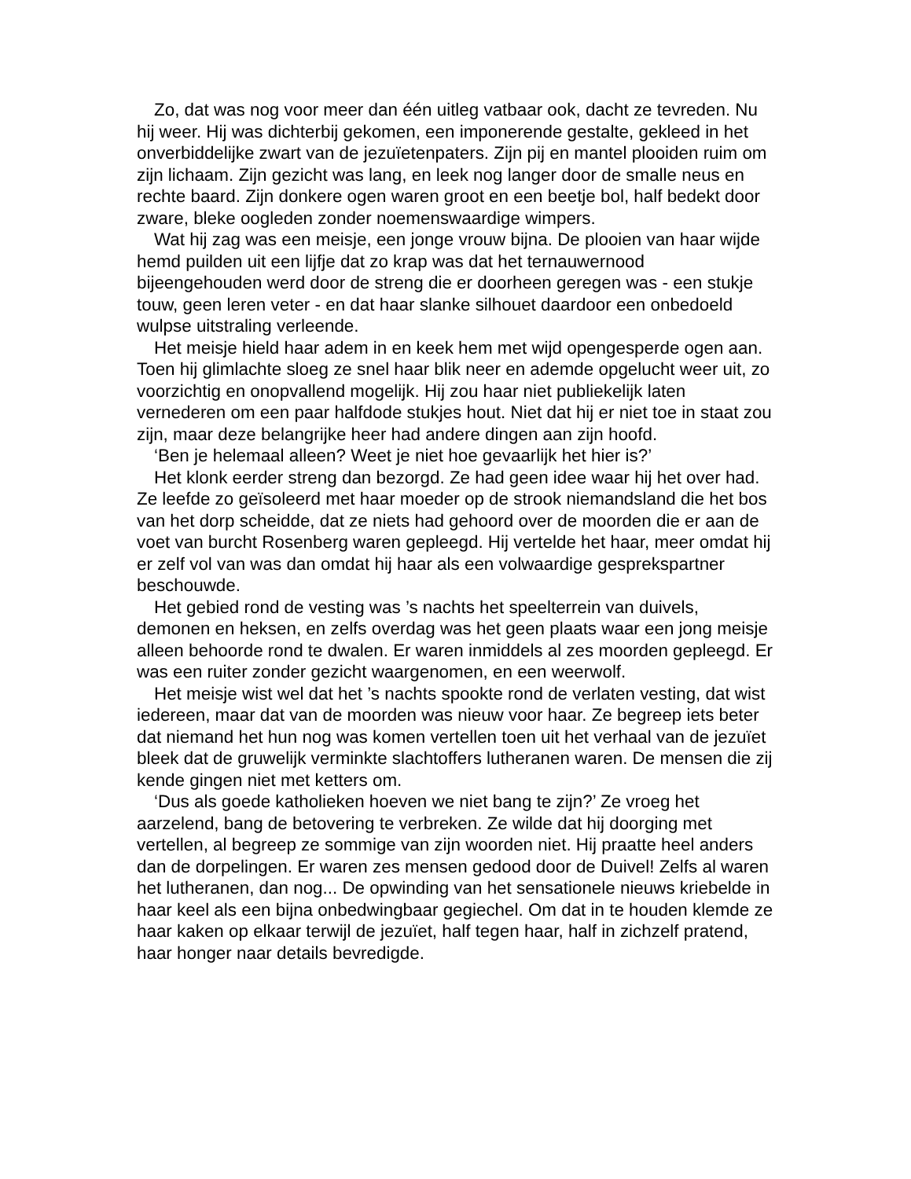Zo, dat was nog voor meer dan één uitleg vatbaar ook, dacht ze tevreden. Nu hij weer. Hij was dichterbij gekomen, een imponerende gestalte, gekleed in het onverbiddelijke zwart van de jezuïetenpaters. Zijn pij en mantel plooiden ruim om zijn lichaam. Zijn gezicht was lang, en leek nog langer door de smalle neus en rechte baard. Zijn donkere ogen waren groot en een beetje bol, half bedekt door zware, bleke oogleden zonder noemenswaardige wimpers.
Wat hij zag was een meisje, een jonge vrouw bijna. De plooien van haar wijde hemd puilden uit een lijfje dat zo krap was dat het ternauwernood bijeengehouden werd door de streng die er doorheen geregen was - een stukje touw, geen leren veter - en dat haar slanke silhouet daardoor een onbedoeld wulpse uitstraling verleende.
Het meisje hield haar adem in en keek hem met wijd opengesperde ogen aan. Toen hij glimlachte sloeg ze snel haar blik neer en ademde opgelucht weer uit, zo voorzichtig en onopvallend mogelijk. Hij zou haar niet publiekelijk laten vernederen om een paar halfdode stukjes hout. Niet dat hij er niet toe in staat zou zijn, maar deze belangrijke heer had andere dingen aan zijn hoofd.
‘Ben je helemaal alleen? Weet je niet hoe gevaarlijk het hier is?’
Het klonk eerder streng dan bezorgd. Ze had geen idee waar hij het over had. Ze leefde zo geïsoleerd met haar moeder op de strook niemandsland die het bos van het dorp scheidde, dat ze niets had gehoord over de moorden die er aan de voet van burcht Rosenberg waren gepleegd. Hij vertelde het haar, meer omdat hij er zelf vol van was dan omdat hij haar als een volwaardige gesprekspartner beschouwde.
Het gebied rond de vesting was ’s nachts het speelterrein van duivels, demonen en heksen, en zelfs overdag was het geen plaats waar een jong meisje alleen behoorde rond te dwalen. Er waren inmiddels al zes moorden gepleegd. Er was een ruiter zonder gezicht waargenomen, en een weerwolf.
Het meisje wist wel dat het ’s nachts spookte rond de verlaten vesting, dat wist iedereen, maar dat van de moorden was nieuw voor haar. Ze begreep iets beter dat niemand het hun nog was komen vertellen toen uit het verhaal van de jezuïet bleek dat de gruwelijk verminkte slachtoffers lutheranen waren. De mensen die zij kende gingen niet met ketters om.
‘Dus als goede katholieken hoeven we niet bang te zijn?’ Ze vroeg het aarzelend, bang de betovering te verbreken. Ze wilde dat hij doorging met vertellen, al begreep ze sommige van zijn woorden niet. Hij praatte heel anders dan de dorpelingen. Er waren zes mensen gedood door de Duivel! Zelfs al waren het lutheranen, dan nog... De opwinding van het sensationele nieuws kriebelde in haar keel als een bijna onbedwingbaar gegiechel. Om dat in te houden klemde ze haar kaken op elkaar terwijl de jezuïet, half tegen haar, half in zichzelf pratend, haar honger naar details bevredigde.